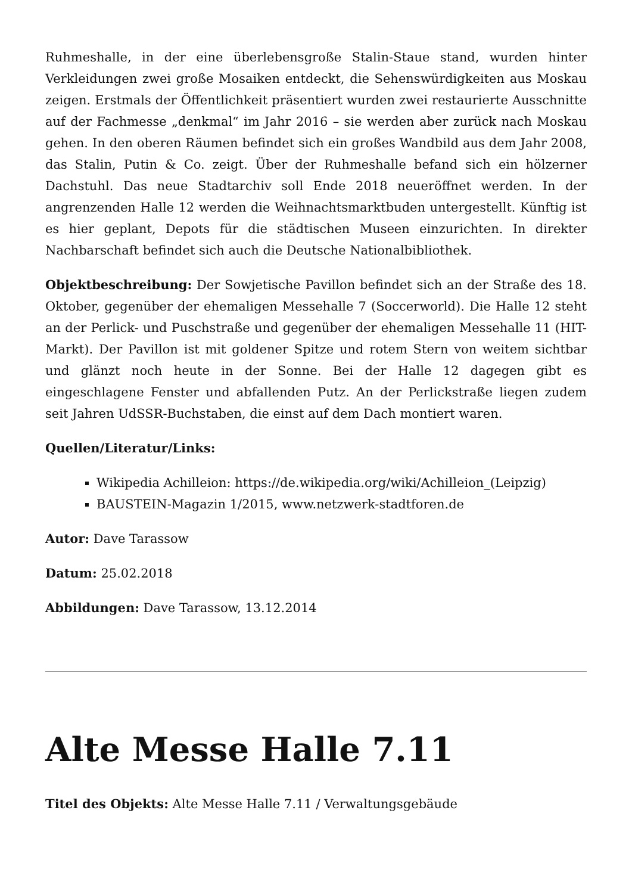Ruhmeshalle, in der eine überlebensgroße Stalin-Staue stand, wurden hinter Verkleidungen zwei große Mosaiken entdeckt, die Sehenswürdigkeiten aus Moskau zeigen. Erstmals der Öffentlichkeit präsentiert wurden zwei restaurierte Ausschnitte auf der Fachmesse „denkmal“ im Jahr 2016 – sie werden aber zurück nach Moskau gehen. In den oberen Räumen befindet sich ein großes Wandbild aus dem Jahr 2008, das Stalin, Putin & Co. zeigt. Über der Ruhmeshalle befand sich ein hölzerner Dachstuhl. Das neue Stadtarchiv soll Ende 2018 neueröffnet werden. In der angrenzenden Halle 12 werden die Weihnachtsmarktbuden untergestellt. Künftig ist es hier geplant, Depots für die städtischen Museen einzurichten. In direkter Nachbarschaft befindet sich auch die Deutsche Nationalbibliothek.
Objektbeschreibung: Der Sowjetische Pavillon befindet sich an der Straße des 18. Oktober, gegenüber der ehemaligen Messehalle 7 (Soccerworld). Die Halle 12 steht an der Perlick- und Puschstraße und gegenüber der ehemaligen Messehalle 11 (HIT-Markt). Der Pavillon ist mit goldener Spitze und rotem Stern von weitem sichtbar und glänzt noch heute in der Sonne. Bei der Halle 12 dagegen gibt es eingeschlagene Fenster und abfallenden Putz. An der Perlickstraße liegen zudem seit Jahren UdSSR-Buchstaben, die einst auf dem Dach montiert waren.
Quellen/Literatur/Links:
Wikipedia Achilleion: https://de.wikipedia.org/wiki/Achilleion_(Leipzig)
BAUSTEIN-Magazin 1/2015, www.netzwerk-stadtforen.de
Autor: Dave Tarassow
Datum: 25.02.2018
Abbildungen: Dave Tarassow, 13.12.2014
Alte Messe Halle 7.11
Titel des Objekts: Alte Messe Halle 7.11 / Verwaltungsgebäude